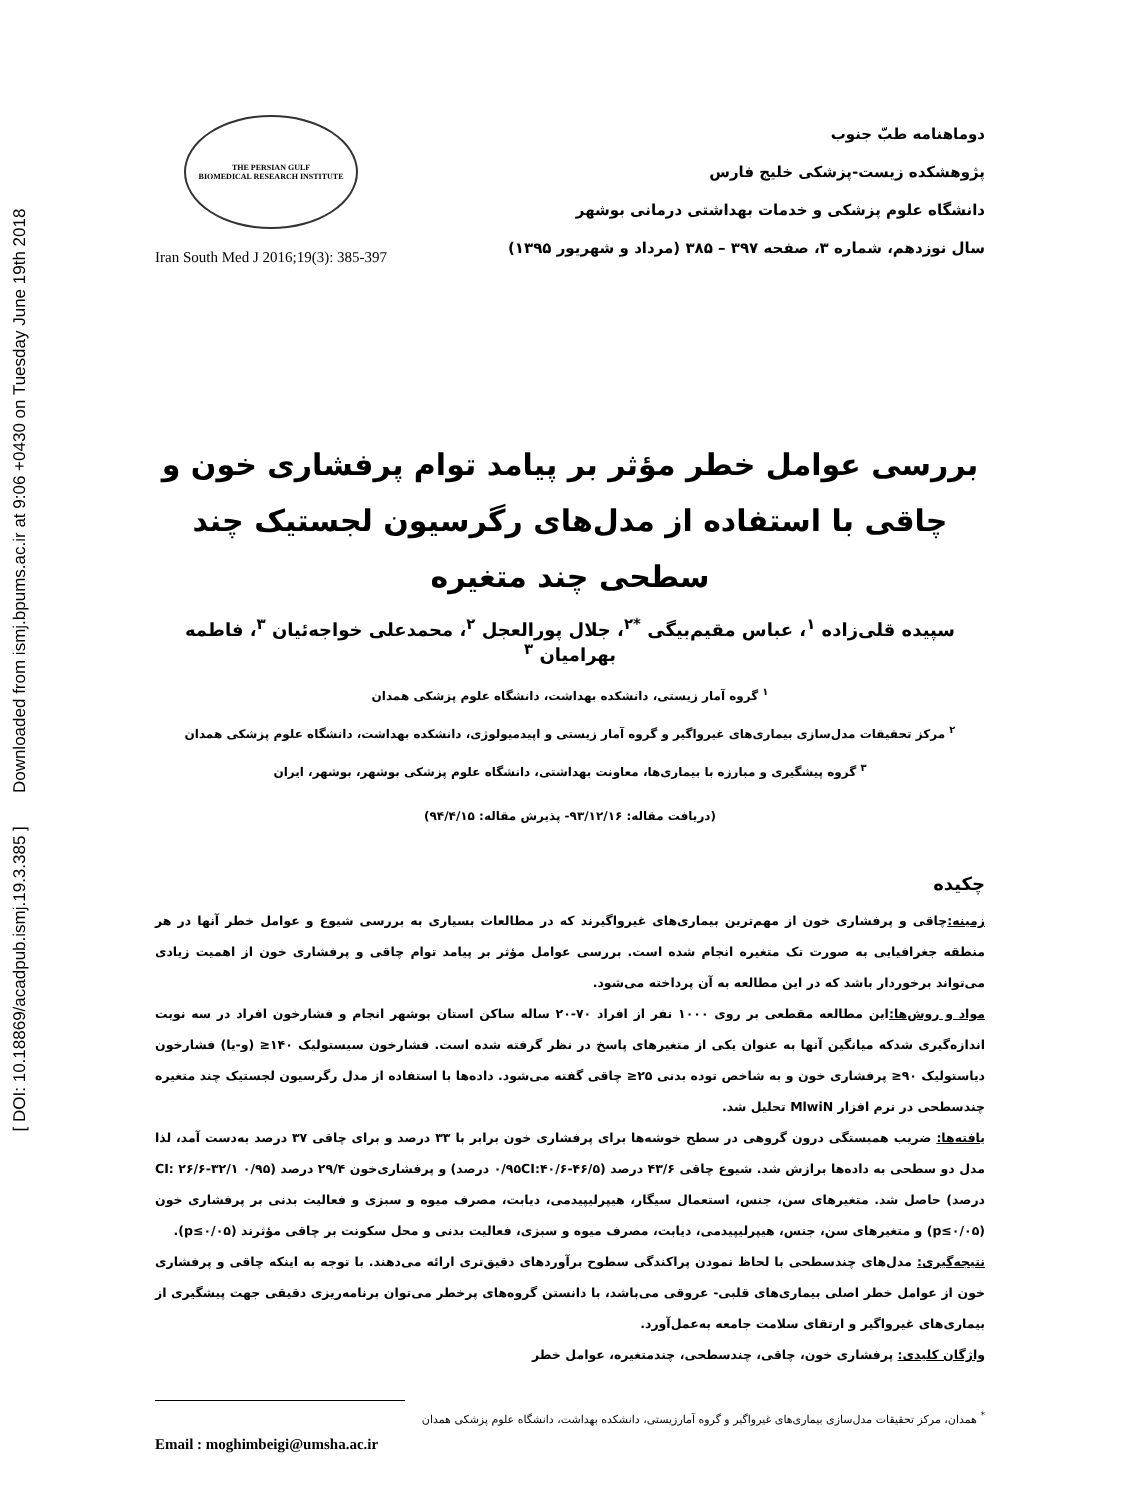[ DOI: 10.18869/acadpub.ismj.19.3.385 ] Downloaded from ismj.bpums.ac.ir at 9:06 +0430 on Tuesday June 19th 2018
THE PERSIAN GULF
BIOMEDICAL RESEARCH INSTITUTE
Iran South Med J 2016;19(3): 385-397
دوماهنامه طبّ جنوب
پژوهشکده زیست-پزشکی خلیج فارس
دانشگاه علوم پزشکی و خدمات بهداشتی درمانی بوشهر
سال نوزدهم، شماره ۳، صفحه ۳۹۷ – ۳۸۵ (مرداد و شهریور ۱۳۹۵)
بررسی عوامل خطر مؤثر بر پیامد توام پرفشاری خون و چاقی با استفاده از مدل‌های رگرسیون لجستیک چند سطحی چند متغیره
سپیده قلی‌زاده <sup>۱</sup>، عباس مقیم‌بیگی <sup>*۲</sup>، جلال پورالعجل <sup>۲</sup>، محمدعلی خواجه‌ئیان <sup>۳</sup>، فاطمه بهرامیان <sup>۳</sup>
<sup>۱</sup> گروه آمار زیستی، دانشکده بهداشت، دانشگاه علوم پزشکی همدان
<sup>۲</sup> مرکز تحقیقات مدل‌سازی بیماری‌های غیرواگیر و گروه آمار زیستی و اپیدمیولوژی، دانشکده بهداشت، دانشگاه علوم پزشکی همدان
<sup>۳</sup> گروه پیشگیری و مبارزه با بیماری‌ها، معاونت بهداشتی، دانشگاه علوم پزشکی بوشهر، بوشهر، ایران
(دریافت مقاله: ۹۳/۱۲/۱۶- پذیرش مقاله: ۹۴/۴/۱۵)
چکیده
زمینه: چاقی و پرفشاری خون از مهم‌ترین بیماری‌های غیرواگیرند که در مطالعات بسیاری به بررسی شیوع و عوامل خطر آنها در هر منطقه جغرافیایی به صورت تک متغیره انجام شده است. بررسی عوامل مؤثر بر پیامد توام چاقی و پرفشاری خون از اهمیت زیادی می‌تواند برخوردار باشد که در این مطالعه به آن پرداخته می‌شود.
مواد و روش‌ها: این مطالعه مقطعی بر روی ۱۰۰۰ نفر از افراد ۷۰-۲۰ ساله ساکن استان بوشهر انجام و فشارخون افراد در سه نوبت اندازه‌گیری شدکه میانگین آنها به عنوان یکی از متغیرهای پاسخ در نظر گرفته شده است. فشارخون سیستولیک ۱۴۰≤ (و-یا) فشارخون دیاستولیک ۹۰≤ پرفشاری خون و به شاخص توده بدنی ۲۵≤ چاقی گفته می‌شود. داده‌ها با استفاده از مدل رگرسیون لجستیک چند متغیره چندسطحی در نرم افزار MlwiN تحلیل شد.
یافته‌ها: ضریب همبستگی درون گروهی در سطح خوشه‌ها برای پرفشاری خون برابر با ۳۳ درصد و برای چاقی ۳۷ درصد به‌دست آمد، لذا مدل دو سطحی به داده‌ها برازش شد. شیوع چاقی ۴۳/۶ درصد (۰/۹۵CI:۴۰/۶-۴۶/۵ درصد) و پرفشاری‌خون ۲۹/۴ درصد (۰/۹۵ CI: ۲۶/۶-۳۲/۱ درصد) حاصل شد. متغیرهای سن، جنس، استعمال سیگار، هیپرلیپیدمی، دیابت، مصرف میوه و سبزی و فعالیت بدنی بر پرفشاری خون (p≤۰/۰۵) و متغیرهای سن، جنس، هیپرلیپیدمی، دیابت، مصرف میوه و سبزی، فعالیت بدنی و محل سکونت بر چاقی مؤثرند (p≤۰/۰۵).
نتیجه‌گیری: مدل‌های چندسطحی با لحاظ نمودن پراکندگی سطوح برآوردهای دقیق‌تری ارائه می‌دهند. با توجه به اینکه چاقی و پرفشاری خون از عوامل خطر اصلی بیماری‌های قلبی- عروقی می‌باشد، با دانستن گروه‌های پرخطر می‌توان برنامه‌ریزی دقیقی جهت پیشگیری از بیماری‌های غیرواگیر و ارتقای سلامت جامعه به‌عمل‌آورد.
واژگان کلیدی: پرفشاری خون، چاقی، چندسطحی، چندمتغیره، عوامل خطر
<sup>*</sup> همدان، مرکز تحقیقات مدل‌سازی بیماری‌های غیرواگیر و گروه آمارزیستی، دانشکده بهداشت، دانشگاه علوم پزشکی همدان
Email : moghimbeigi@umsha.ac.ir